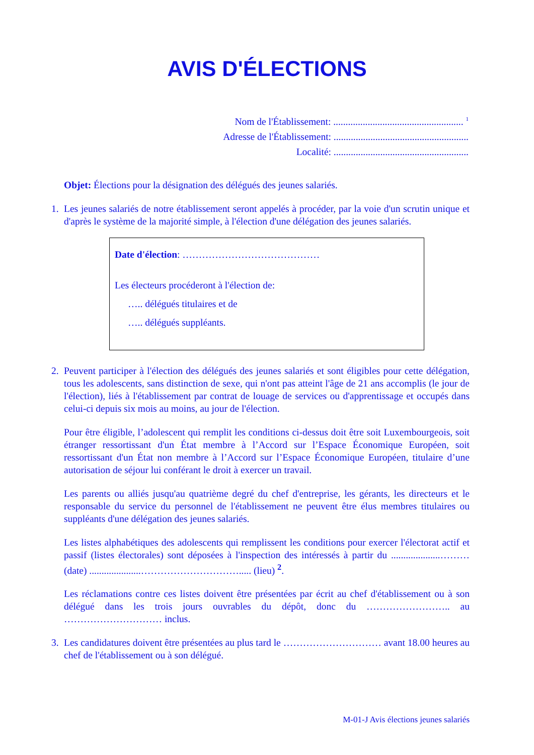AVIS D'ÉLECTIONS
Nom de l'Établissement: ..................................................... <sup>1</sup>
Adresse de l'Établissement: .......................................................
Localité: .......................................................
Objet: Élections pour la désignation des délégués des jeunes salariés.
1. Les jeunes salariés de notre établissement seront appelés à procéder, par la voie d'un scrutin unique et d'après le système de la majorité simple, à l'élection d'une délégation des jeunes salariés.
Date d'élection: ……………………………………
Les électeurs procéderont à l'élection de:
….. délégués titulaires et de
….. délégués suppléants.
2. Peuvent participer à l'élection des délégués des jeunes salariés et sont éligibles pour cette délégation, tous les adolescents, sans distinction de sexe, qui n'ont pas atteint l'âge de 21 ans accomplis (le jour de l'élection), liés à l'établissement par contrat de louage de services ou d'apprentissage et occupés dans celui-ci depuis six mois au moins, au jour de l'élection.
Pour être éligible, l’adolescent qui remplit les conditions ci-dessus doit être soit Luxembourgeois, soit étranger ressortissant d'un État membre à l’Accord sur l’Espace Économique Européen, soit ressortissant d'un État non membre à l’Accord sur l’Espace Économique Européen, titulaire d’une autorisation de séjour lui conférant le droit à exercer un travail.
Les parents ou alliés jusqu'au quatrième degré du chef d'entreprise, les gérants, les directeurs et le responsable du service du personnel de l'établissement ne peuvent être élus membres titulaires ou suppléants d'une délégation des jeunes salariés.
Les listes alphabétiques des adolescents qui remplissent les conditions pour exercer l'électorat actif et passif (listes électorales) sont déposées à l'inspection des intéressés à partir du ....................……… (date) .....................…………………………..... (lieu) <sup>2</sup>.
Les réclamations contre ces listes doivent être présentées par écrit au chef d'établissement ou à son délégué dans les trois jours ouvrables du dépôt, donc du …………………….. au ………………………… inclus.
3. Les candidatures doivent être présentées au plus tard le ………………………… avant 18.00 heures au chef de l'établissement ou à son délégué.
M-01-J Avis élections jeunes salariés